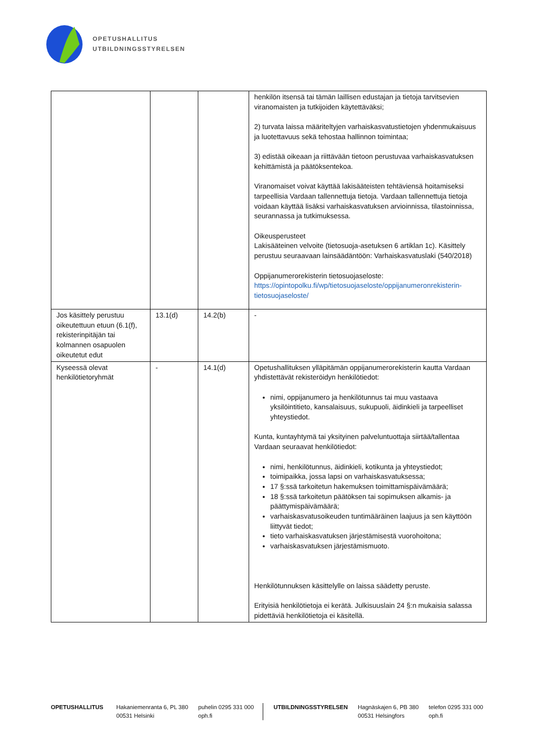OPETUSHALLITUS
UTBILDNINGSSTYRELSEN
| | | | henkilön itsensä tai tämän laillisen edustajan ja tietoja tarvitsevien viranomaisten ja tutkijoiden käytettäväksi; 2) turvata laissa määriteltyjen varhaiskasvatustietojen yhdenmukaisuus ja luotettavuus sekä tehostaa hallinnon toimintaa; 3) edistää oikeaan ja riittävään tietoon perustuvaa varhaiskasvatuksen kehittämistä ja päätöksentekoa. Viranomaiset voivat käyttää lakisääteisten tehtäviensä hoitamiseksi tarpeellisia Vardaan tallennettuja tietoja. Vardaan tallennettuja tietoja voidaan käyttää lisäksi varhaiskasvatuksen arvioinnissa, tilastoinnissa, seurannassa ja tutkimuksessa. Oikeusperusteet Lakisääteinen velvoite (tietosuoja-asetuksen 6 artiklan 1c). Käsittely perustuu seuraavaan lainsäädäntöön: Varhaiskasvatuslaki (540/2018) Oppijanumerorekisterin tietosuojaseloste: https://opintopolku.fi/wp/tietosuojaseloste/oppijanumeronrekisterin-tietosuojaseloste/ |
| Jos käsittely perustuu oikeutettuun etuun (6.1(f), rekisterinpitäjän tai kolmannen osapuolen oikeutetut edut | 13.1(d) | 14.2(b) | - |
| Kyseessä olevat henkilötietoryhmät | - | 14.1(d) | Opetushallituksen ylläpitämän oppijanumerorekisterin kautta Vardaan yhdistettävät rekisteröidyn henkilötiedot: nimi, oppijanumero ja henkilötunnus tai muu vastaava yksilöintitieto, kansalaisuus, sukupuoli, äidinkieli ja tarpeelliset yhteystiedot. Kunta, kuntayhtymä tai yksityinen palveluntuottaja siirtää/tallentaa Vardaan seuraavat henkilötiedot: nimi, henkilötunnus, äidinkieli, kotikunta ja yhteystiedot; toimipaikka, jossa lapsi on varhaiskasvatuksessa; 17 §:ssä tarkoitetun hakemuksen toimittamispäivämäärä; 18 §:ssä tarkoitetun päätöksen tai sopimuksen alkamis- ja päättymispäivämäärä; varhaiskasvatusoikeuden tuntimääräinen laajuus ja sen käyttöön liittyvät tiedot; tieto varhaiskasvatuksen järjestämisestä vuorohoitona; varhaiskasvatuksen järjestämismuoto. Henkilötunnuksen käsittelylle on laissa säädetty peruste. Erityisiä henkilötietoja ei kerätä. Julkisuuslain 24 §:n mukaisia salassa pidettäviä henkilötietoja ei käsitellä. |
OPETUSHALLITUS Hakaniemenranta 6, PL 380
00531 Helsinki
puhelin 0295 331 000
oph.fi
UTBILDNINGSSTYRELSEN Hagnäskajen 6, PB 380
00531 Helsingfors
telefon 0295 331 000
oph.fi